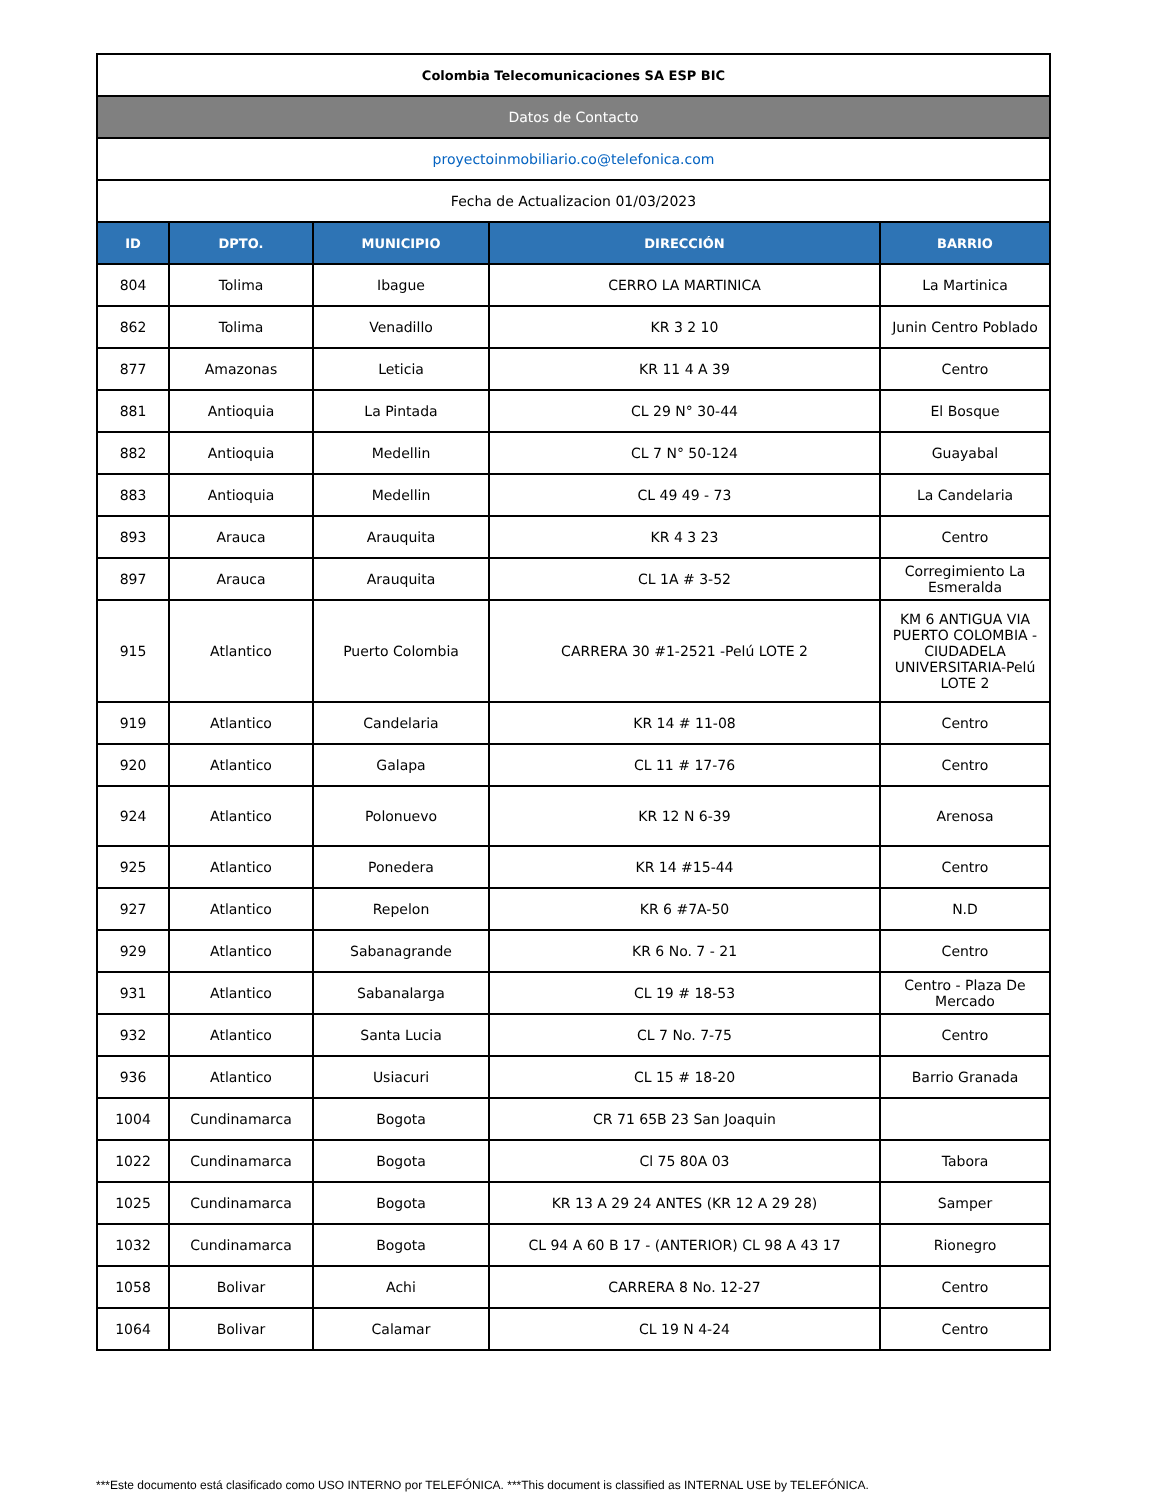| Colombia Telecomunicaciones SA ESP BIC | | | | |
| Datos de Contacto | | | | |
| proyectoinmobiliario.co@telefonica.com | | | | |
| Fecha de Actualizacion 01/03/2023 | | | | |
| ID | DPTO. | MUNICIPIO | DIRECCIÓN | BARRIO |
| 804 | Tolima | Ibague | CERRO LA MARTINICA | La Martinica |
| 862 | Tolima | Venadillo | KR 3 2 10 | Junin Centro Poblado |
| 877 | Amazonas | Leticia | KR 11 4 A 39 | Centro |
| 881 | Antioquia | La Pintada | CL 29 N° 30-44 | El Bosque |
| 882 | Antioquia | Medellin | CL 7 N° 50-124 | Guayabal |
| 883 | Antioquia | Medellin | CL 49 49 - 73 | La Candelaria |
| 893 | Arauca | Arauquita | KR 4 3 23 | Centro |
| 897 | Arauca | Arauquita | CL 1A # 3-52 | Corregimiento La Esmeralda |
| 915 | Atlantico | Puerto Colombia | CARRERA 30 #1-2521 -Pelú LOTE 2 | KM 6 ANTIGUA VIA PUERTO COLOMBIA - CIUDADELA UNIVERSITARIA-Pelú LOTE 2 |
| 919 | Atlantico | Candelaria | KR 14 # 11-08 | Centro |
| 920 | Atlantico | Galapa | CL 11 # 17-76 | Centro |
| 924 | Atlantico | Polonuevo | KR 12 N 6-39 | Arenosa |
| 925 | Atlantico | Ponedera | KR 14 #15-44 | Centro |
| 927 | Atlantico | Repelon | KR 6 #7A-50 | N.D |
| 929 | Atlantico | Sabanagrande | KR 6 No. 7 - 21 | Centro |
| 931 | Atlantico | Sabanalarga | CL 19 # 18-53 | Centro - Plaza De Mercado |
| 932 | Atlantico | Santa Lucia | CL 7 No. 7-75 | Centro |
| 936 | Atlantico | Usiacuri | CL 15 # 18-20 | Barrio Granada |
| 1004 | Cundinamarca | Bogota | CR 71 65B 23 San Joaquin | |
| 1022 | Cundinamarca | Bogota | Cl 75 80A 03 | Tabora |
| 1025 | Cundinamarca | Bogota | KR 13 A 29 24 ANTES (KR 12 A 29 28) | Samper |
| 1032 | Cundinamarca | Bogota | CL 94 A 60 B 17 - (ANTERIOR) CL 98 A 43 17 | Rionegro |
| 1058 | Bolivar | Achi | CARRERA 8 No. 12-27 | Centro |
| 1064 | Bolivar | Calamar | CL 19 N 4-24 | Centro |
***Este documento está clasificado como USO INTERNO por TELEFÓNICA. ***This document is classified as INTERNAL USE by TELEFÓNICA.